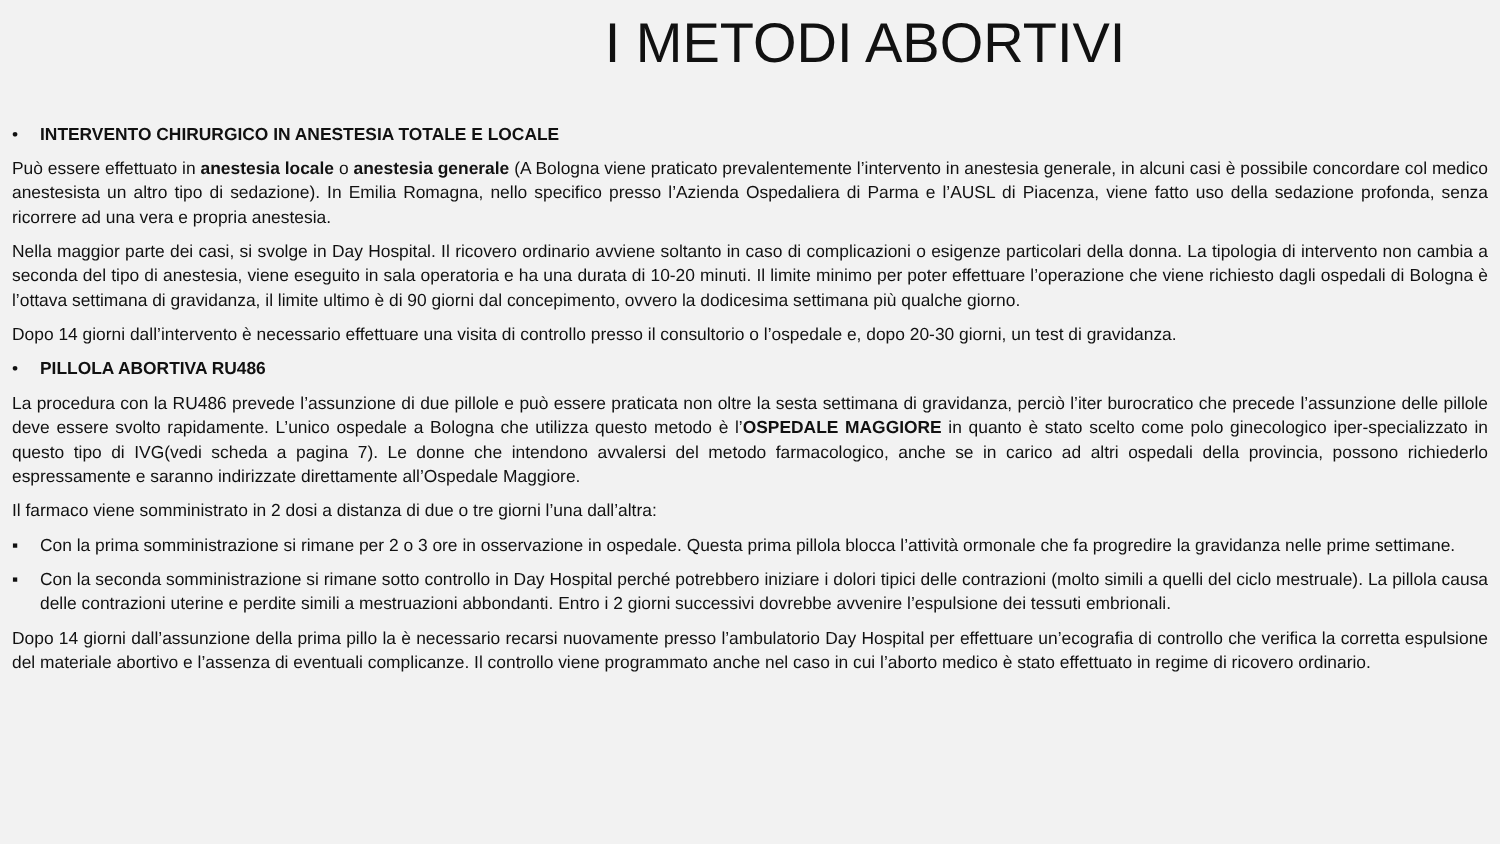I METODI ABORTIVI
• INTERVENTO CHIRURGICO IN ANESTESIA TOTALE E LOCALE
Può essere effettuato in anestesia locale o anestesia generale (A Bologna viene praticato prevalentemente l’intervento in anestesia generale, in alcuni casi è possibile concordare col medico anestesista un altro tipo di sedazione). In Emilia Romagna, nello specifico presso l’Azienda Ospedaliera di Parma e l’AUSL di Piacenza, viene fatto uso della sedazione profonda, senza ricorrere ad una vera e propria anestesia.
Nella maggior parte dei casi, si svolge in Day Hospital. Il ricovero ordinario avviene soltanto in caso di complicazioni o esigenze particolari della donna. La tipologia di intervento non cambia a seconda del tipo di anestesia, viene eseguito in sala operatoria e ha una durata di 10-20 minuti. Il limite minimo per poter effettuare l’operazione che viene richiesto dagli ospedali di Bologna è l’ottava settimana di gravidanza, il limite ultimo è di 90 giorni dal concepimento, ovvero la dodicesima settimana più qualche giorno.
Dopo 14 giorni dall’intervento è necessario effettuare una visita di controllo presso il consultorio o l’ospedale e, dopo 20-30 giorni, un test di gravidanza.
• PILLOLA ABORTIVA RU486
La procedura con la RU486 prevede l’assunzione di due pillole e può essere praticata non oltre la sesta settimana di gravidanza, perciò l’iter burocratico che precede l’assunzione delle pillole deve essere svolto rapidamente. L’unico ospedale a Bologna che utilizza questo metodo è l’OSPEDALE MAGGIORE in quanto è stato scelto come polo ginecologico iper-specializzato in questo tipo di IVG(vedi scheda a pagina 7). Le donne che intendono avvalersi del metodo farmacologico, anche se in carico ad altri ospedali della provincia, possono richiederlo espressamente e saranno indirizzate direttamente all’Ospedale Maggiore.
Il farmaco viene somministrato in 2 dosi a distanza di due o tre giorni l’una dall’altra:
▪ Con la prima somministrazione si rimane per 2 o 3 ore in osservazione in ospedale. Questa prima pillola blocca l’attività ormonale che fa progredire la gravidanza nelle prime settimane.
▪ Con la seconda somministrazione si rimane sotto controllo in Day Hospital perché potrebbero iniziare i dolori tipici delle contrazioni (molto simili a quelli del ciclo mestruale). La pillola causa delle contrazioni uterine e perdite simili a mestruazioni abbondanti. Entro i 2 giorni successivi dovrebbe avvenire l’espulsione dei tessuti embrionali.
Dopo 14 giorni dall’assunzione della prima pillo la è necessario recarsi nuovamente presso l’ambulatorio Day Hospital per effettuare un’ecografia di controllo che verifica la corretta espulsione del materiale abortivo e l’assenza di eventuali complicanze. Il controllo viene programmato anche nel caso in cui l’aborto medico è stato effettuato in regime di ricovero ordinario.